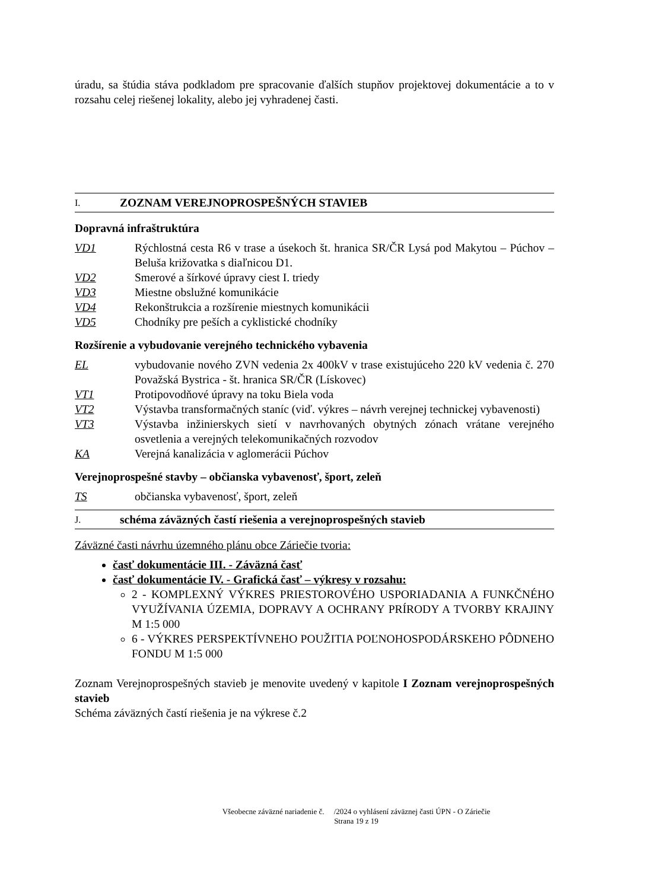úradu, sa štúdia stáva podkladom pre spracovanie ďalších stupňov projektovej dokumentácie a to v rozsahu celej riešenej lokality, alebo jej vyhradenej časti.
I. ZOZNAM VEREJNOPROSPEŠNÝCH STAVIEB
Dopravná infraštruktúra
VD1 Rýchlostná cesta R6 v trase a úsekoch št. hranica SR/ČR Lysá pod Makytou – Púchov – Beluša križovatka s diaľnicou D1.
VD2 Smerové a šírkové úpravy ciest I. triedy
VD3 Miestne obslužné komunikácie
VD4 Rekonštrukcia a rozšírenie miestnych komunikácii
VD5 Chodníky pre peších a cyklistické chodníky
Rozšírenie a vybudovanie verejného technického vybavenia
EL vybudovanie nového ZVN vedenia 2x 400kV v trase existujúceho 220 kV vedenia č. 270 Považská Bystrica - št. hranica SR/ČR (Lískovec)
VT1 Protipovodňové úpravy na toku Biela voda
VT2 Výstavba transformačných staníc (viď. výkres – návrh verejnej technickej vybavenosti)
VT3 Výstavba inžinierskych sietí v navrhovaných obytných zónach vrátane verejného osvetlenia a verejných telekomunikačných rozvodov
KA Verejná kanalizácia v aglomerácii Púchov
Verejnoprospešné stavby – občianska vybavenosť, šport, zeleň
TS občianska vybavenosť, šport, zeleň
J. schéma záväzných častí riešenia a verejnoprospešných stavieb
Záväzné časti návrhu územného plánu obce Záriečie tvoria:
časť dokumentácie III. - Záväzná časť
časť dokumentácie IV. - Grafická časť – výkresy v rozsahu:
2 - KOMPLEXNÝ VÝKRES PRIESTOROVÉHO USPORIADANIA A FUNKČNÉHO VYUŽÍVANIA ÚZEMIA, DOPRAVY A OCHRANY PRÍRODY A TVORBY KRAJINY M 1:5 000
6 - VÝKRES PERSPEKTÍVNEHO POUŽITIA POĽNOHOSPODÁRSKEHO PÔDNEHO FONDU M 1:5 000
Zoznam Verejnoprospešných stavieb je menovite uvedený v kapitole I Zoznam verejnoprospešných stavieb
Schéma záväzných častí riešenia je na výkrese č.2
Všeobecne záväzné nariadenie č. /2024 o vyhlásení záväznej časti ÚPN - O Záriečie
Strana 19 z 19